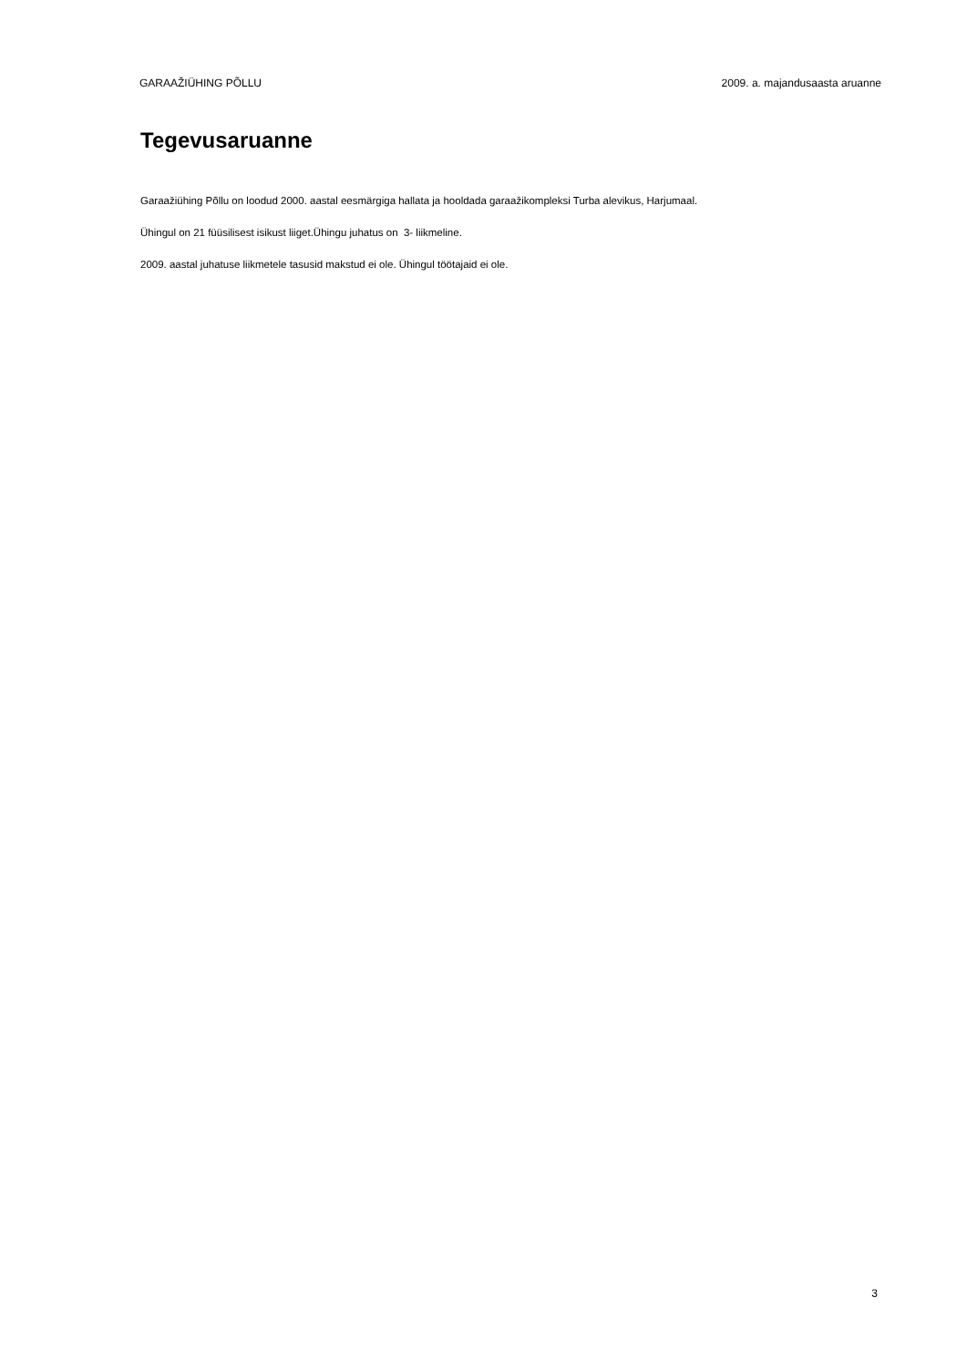GARAAŽIÜHING PÕLLU 2009. a. majandusaasta aruanne
Tegevusaruanne
Garaažiühing Põllu on loodud 2000. aastal eesmärgiga hallata ja hooldada garaažikompleksi Turba alevikus, Harjumaal.
Ühingul on 21 füüsilisest isikust liiget.Ühingu juhatus on 3- liikmeline.
2009. aastal juhatuse liikmetele tasusid makstud ei ole. Ühingul töötajaid ei ole.
3